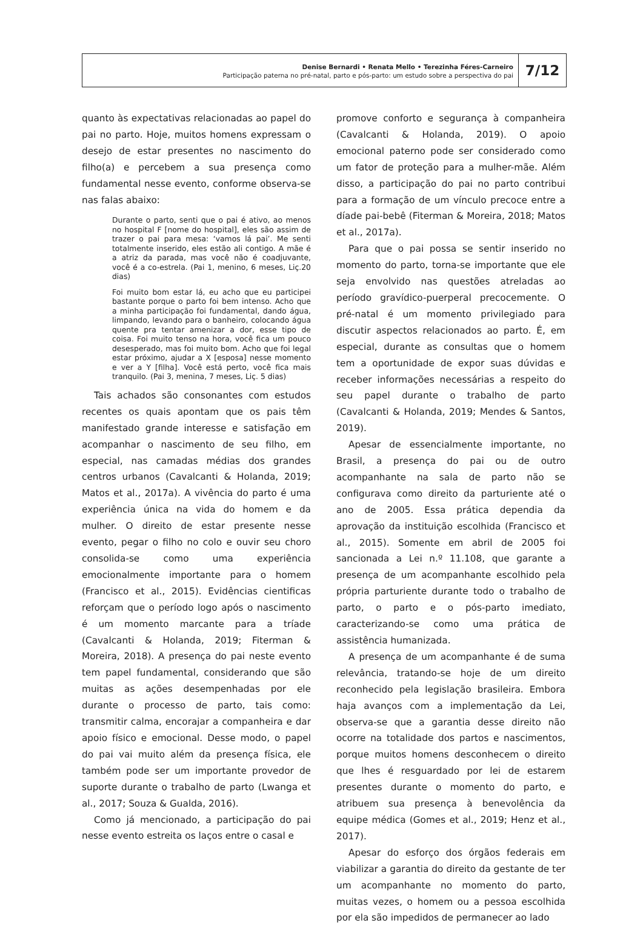Denise Bernardi • Renata Mello • Terezinha Féres-Carneiro
Participação paterna no pré-natal, parto e pós-parto: um estudo sobre a perspectiva do pai
7/12
quanto às expectativas relacionadas ao papel do pai no parto. Hoje, muitos homens expressam o desejo de estar presentes no nascimento do filho(a) e percebem a sua presença como fundamental nesse evento, conforme observa-se nas falas abaixo:
Durante o parto, senti que o pai é ativo, ao menos no hospital F [nome do hospital], eles são assim de trazer o pai para mesa: ‘vamos lá pai’. Me senti totalmente inserido, eles estão ali contigo. A mãe é a atriz da parada, mas você não é coadjuvante, você é a co-estrela. (Pai 1, menino, 6 meses, Liç.20 dias)
Foi muito bom estar lá, eu acho que eu participei bastante porque o parto foi bem intenso. Acho que a minha participação foi fundamental, dando água, limpando, levando para o banheiro, colocando água quente pra tentar amenizar a dor, esse tipo de coisa. Foi muito tenso na hora, você fica um pouco desesperado, mas foi muito bom. Acho que foi legal estar próximo, ajudar a X [esposa] nesse momento e ver a Y [filha]. Você está perto, você fica mais tranquilo. (Pai 3, menina, 7 meses, Liç. 5 dias)
Tais achados são consonantes com estudos recentes os quais apontam que os pais têm manifestado grande interesse e satisfação em acompanhar o nascimento de seu filho, em especial, nas camadas médias dos grandes centros urbanos (Cavalcanti & Holanda, 2019; Matos et al., 2017a). A vivência do parto é uma experiência única na vida do homem e da mulher. O direito de estar presente nesse evento, pegar o filho no colo e ouvir seu choro consolida-se como uma experiência emocionalmente importante para o homem (Francisco et al., 2015). Evidências cientificas reforçam que o período logo após o nascimento é um momento marcante para a tríade (Cavalcanti & Holanda, 2019; Fiterman & Moreira, 2018). A presença do pai neste evento tem papel fundamental, considerando que são muitas as ações desempenhadas por ele durante o processo de parto, tais como: transmitir calma, encorajar a companheira e dar apoio físico e emocional. Desse modo, o papel do pai vai muito além da presença física, ele também pode ser um importante provedor de suporte durante o trabalho de parto (Lwanga et al., 2017; Souza & Gualda, 2016).
Como já mencionado, a participação do pai nesse evento estreita os laços entre o casal e
promove conforto e segurança à companheira (Cavalcanti & Holanda, 2019). O apoio emocional paterno pode ser considerado como um fator de proteção para a mulher-mãe. Além disso, a participação do pai no parto contribui para a formação de um vínculo precoce entre a díade pai-bebê (Fiterman & Moreira, 2018; Matos et al., 2017a).
Para que o pai possa se sentir inserido no momento do parto, torna-se importante que ele seja envolvido nas questões atreladas ao período gravídico-puerperal precocemente. O pré-natal é um momento privilegiado para discutir aspectos relacionados ao parto. É, em especial, durante as consultas que o homem tem a oportunidade de expor suas dúvidas e receber informações necessárias a respeito do seu papel durante o trabalho de parto (Cavalcanti & Holanda, 2019; Mendes & Santos, 2019).
Apesar de essencialmente importante, no Brasil, a presença do pai ou de outro acompanhante na sala de parto não se configurava como direito da parturiente até o ano de 2005. Essa prática dependia da aprovação da instituição escolhida (Francisco et al., 2015). Somente em abril de 2005 foi sancionada a Lei n.º 11.108, que garante a presença de um acompanhante escolhido pela própria parturiente durante todo o trabalho de parto, o parto e o pós-parto imediato, caracterizando-se como uma prática de assistência humanizada.
A presença de um acompanhante é de suma relevância, tratando-se hoje de um direito reconhecido pela legislação brasileira. Embora haja avanços com a implementação da Lei, observa-se que a garantia desse direito não ocorre na totalidade dos partos e nascimentos, porque muitos homens desconhecem o direito que lhes é resguardado por lei de estarem presentes durante o momento do parto, e atribuem sua presença à benevolência da equipe médica (Gomes et al., 2019; Henz et al., 2017).
Apesar do esforço dos órgãos federais em viabilizar a garantia do direito da gestante de ter um acompanhante no momento do parto, muitas vezes, o homem ou a pessoa escolhida por ela são impedidos de permanecer ao lado